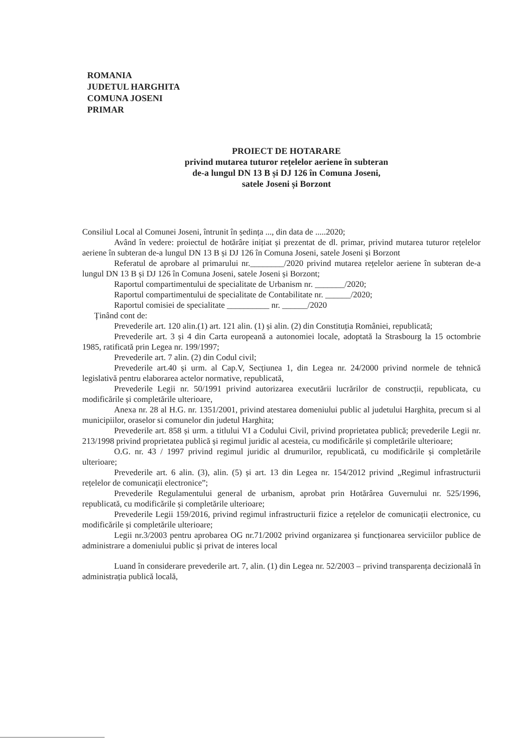ROMANIA
JUDETUL HARGHITA
COMUNA JOSENI
PRIMAR
PROIECT DE HOTARARE
privind mutarea tuturor rețelelor aeriene în subteran
de-a lungul DN 13 B și DJ 126 în Comuna Joseni,
satele Joseni și Borzont
Consiliul Local al Comunei Joseni, întrunit în ședința ..., din data de .....2020;
Având în vedere: proiectul de hotărâre inițiat și prezentat de dl. primar, privind mutarea tuturor rețelelor aeriene în subteran de-a lungul DN 13 B și DJ 126 în Comuna Joseni, satele Joseni și Borzont
Referatul de aprobare al primarului nr.________/2020 privind mutarea rețelelor aeriene în subteran de-a lungul DN 13 B și DJ 126 în Comuna Joseni, satele Joseni și Borzont;
Raportul compartimentului de specialitate de Urbanism nr. _______/2020;
Raportul compartimentului de specialitate de Contabilitate nr. ______/2020;
Raportul comisiei de specialitate __________ nr. ______/2020
Ținând cont de:
Prevederile art. 120 alin.(1) art. 121 alin. (1) și alin. (2) din Constituția României, republicată;
Prevederile art. 3 și 4 din Carta europeană a autonomiei locale, adoptată la Strasbourg la 15 octombrie 1985, ratificată prin Legea nr. 199/1997;
Prevederile art. 7 alin. (2) din Codul civil;
Prevederile art.40 și urm. al Cap.V, Secțiunea 1, din Legea nr. 24/2000 privind normele de tehnică legislativă pentru elaborarea actelor normative, republicată,
Prevederile Legii nr. 50/1991 privind autorizarea executării lucrărilor de construcții, republicata, cu modificările și completările ulterioare,
Anexa nr. 28 al H.G. nr. 1351/2001, privind atestarea domeniului public al judetului Harghita, precum si al municipiilor, oraselor si comunelor din judetul Harghita;
Prevederile art. 858 și urm. a titlului VI a Codului Civil, privind proprietatea publică; prevederile Legii nr. 213/1998 privind proprietatea publică și regimul juridic al acesteia, cu modificările și completările ulterioare;
O.G. nr. 43 / 1997 privind regimul juridic al drumurilor, republicată, cu modificările și completările ulterioare;
Prevederile art. 6 alin. (3), alin. (5) și art. 13 din Legea nr. 154/2012 privind „Regimul infrastructurii rețelelor de comunicații electronice”;
Prevederile Regulamentului general de urbanism, aprobat prin Hotărârea Guvernului nr. 525/1996, republicată, cu modificările și completările ulterioare;
Prevederile Legii 159/2016, privind regimul infrastructurii fizice a rețelelor de comunicații electronice, cu modificările și completările ulterioare;
Legii nr.3/2003 pentru aprobarea OG nr.71/2002 privind organizarea și funcționarea serviciilor publice de administrare a domeniului public și privat de interes local
Luand în considerare prevederile art. 7, alin. (1) din Legea nr. 52/2003 – privind transparența decizională în administrația publică locală,